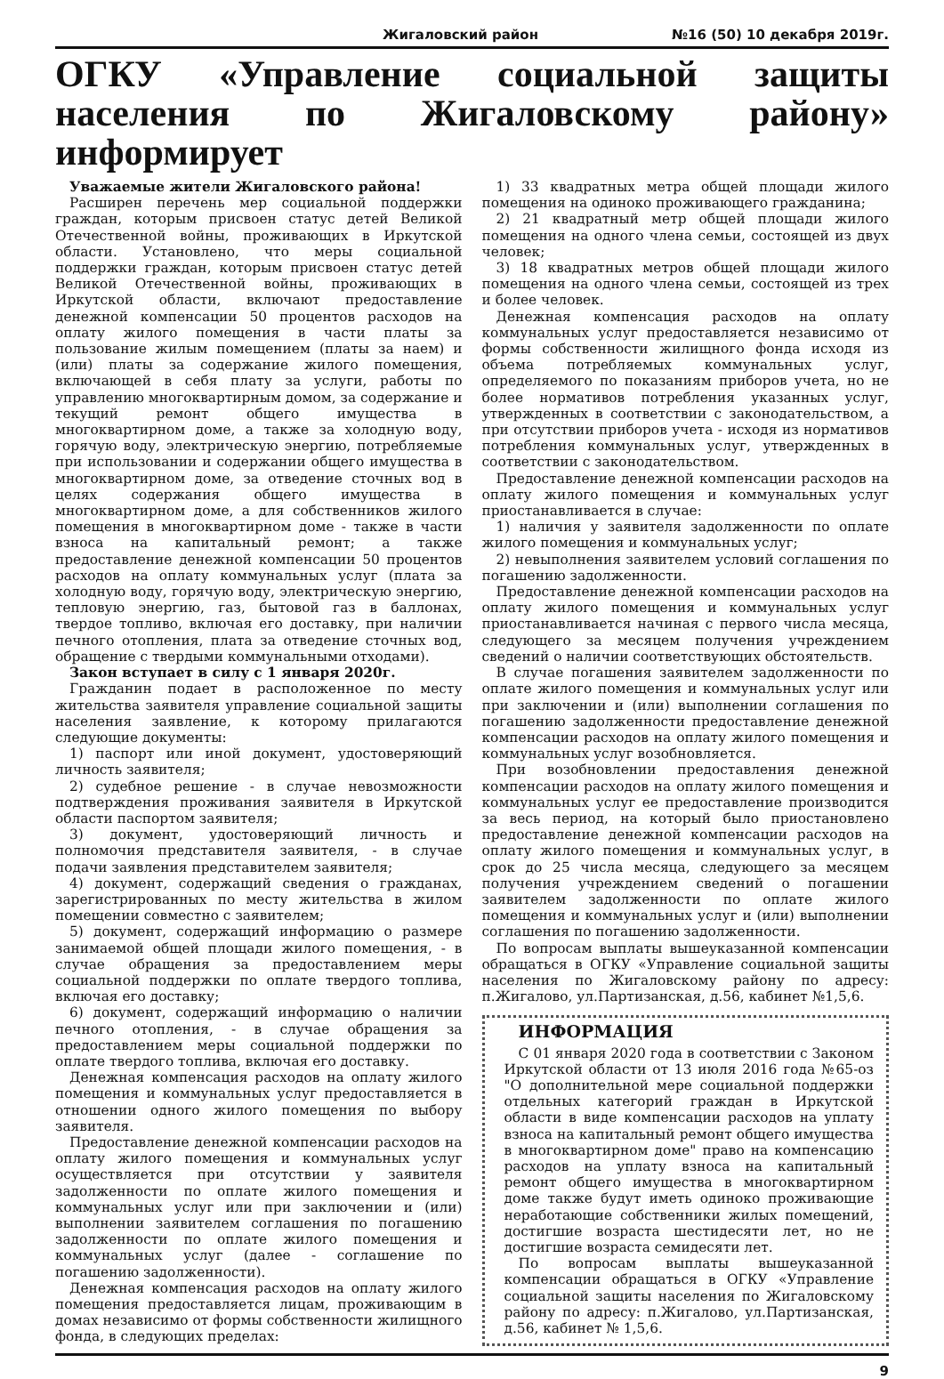Жигаловский район №16 (50) 10 декабря 2019г.
ОГКУ «Управление социальной защиты населения по Жигаловскому району» информирует
Уважаемые жители Жигаловского района!
Расширен перечень мер социальной поддержки граждан, которым присвоен статус детей Великой Отечественной войны, проживающих в Иркутской области. Установлено, что меры социальной поддержки граждан, которым присвоен статус детей Великой Отечественной войны, проживающих в Иркутской области, включают предоставление денежной компенсации 50 процентов расходов на оплату жилого помещения в части платы за пользование жилым помещением (платы за наем) и (или) платы за содержание жилого помещения, включающей в себя плату за услуги, работы по управлению многоквартирным домом, за содержание и текущий ремонт общего имущества в многоквартирном доме, а также за холодную воду, горячую воду, электрическую энергию, потребляемые при использовании и содержании общего имущества в многоквартирном доме, за отведение сточных вод в целях содержания общего имущества в многоквартирном доме, а для собственников жилого помещения в многоквартирном доме - также в части взноса на капитальный ремонт; а также предоставление денежной компенсации 50 процентов расходов на оплату коммунальных услуг (плата за холодную воду, горячую воду, электрическую энергию, тепловую энергию, газ, бытовой газ в баллонах, твердое топливо, включая его доставку, при наличии печного отопления, плата за отведение сточных вод, обращение с твердыми коммунальными отходами).
Закон вступает в силу с 1 января 2020г.
Гражданин подает в расположенное по месту жительства заявителя управление социальной защиты населения заявление, к которому прилагаются следующие документы:
1) паспорт или иной документ, удостоверяющий личность заявителя;
2) судебное решение - в случае невозможности подтверждения проживания заявителя в Иркутской области паспортом заявителя;
3) документ, удостоверяющий личность и полномочия представителя заявителя, - в случае подачи заявления представителем заявителя;
4) документ, содержащий сведения о гражданах, зарегистрированных по месту жительства в жилом помещении совместно с заявителем;
5) документ, содержащий информацию о размере занимаемой общей площади жилого помещения, - в случае обращения за предоставлением меры социальной поддержки по оплате твердого топлива, включая его доставку;
6) документ, содержащий информацию о наличии печного отопления, - в случае обращения за предоставлением меры социальной поддержки по оплате твердого топлива, включая его доставку.
Денежная компенсация расходов на оплату жилого помещения и коммунальных услуг предоставляется в отношении одного жилого помещения по выбору заявителя.
Предоставление денежной компенсации расходов на оплату жилого помещения и коммунальных услуг осуществляется при отсутствии у заявителя задолженности по оплате жилого помещения и коммунальных услуг или при заключении и (или) выполнении заявителем соглашения по погашению задолженности по оплате жилого помещения и коммунальных услуг (далее - соглашение по погашению задолженности).
Денежная компенсация расходов на оплату жилого помещения предоставляется лицам, проживающим в домах независимо от формы собственности жилищного фонда, в следующих пределах:
1) 33 квадратных метра общей площади жилого помещения на одиноко проживающего гражданина;
2) 21 квадратный метр общей площади жилого помещения на одного члена семьи, состоящей из двух человек;
3) 18 квадратных метров общей площади жилого помещения на одного члена семьи, состоящей из трех и более человек.
Денежная компенсация расходов на оплату коммунальных услуг предоставляется независимо от формы собственности жилищного фонда исходя из объема потребляемых коммунальных услуг, определяемого по показаниям приборов учета, но не более нормативов потребления указанных услуг, утвержденных в соответствии с законодательством, а при отсутствии приборов учета - исходя из нормативов потребления коммунальных услуг, утвержденных в соответствии с законодательством.
Предоставление денежной компенсации расходов на оплату жилого помещения и коммунальных услуг приостанавливается в случае:
1) наличия у заявителя задолженности по оплате жилого помещения и коммунальных услуг;
2) невыполнения заявителем условий соглашения по погашению задолженности.
Предоставление денежной компенсации расходов на оплату жилого помещения и коммунальных услуг приостанавливается начиная с первого числа месяца, следующего за месяцем получения учреждением сведений о наличии соответствующих обстоятельств.
В случае погашения заявителем задолженности по оплате жилого помещения и коммунальных услуг или при заключении и (или) выполнении соглашения по погашению задолженности предоставление денежной компенсации расходов на оплату жилого помещения и коммунальных услуг возобновляется.
При возобновлении предоставления денежной компенсации расходов на оплату жилого помещения и коммунальных услуг ее предоставление производится за весь период, на который было приостановлено предоставление денежной компенсации расходов на оплату жилого помещения и коммунальных услуг, в срок до 25 числа месяца, следующего за месяцем получения учреждением сведений о погашении заявителем задолженности по оплате жилого помещения и коммунальных услуг и (или) выполнении соглашения по погашению задолженности.
По вопросам выплаты вышеуказанной компенсации обращаться в ОГКУ «Управление социальной защиты населения по Жигаловскому району по адресу: п.Жигалово, ул.Партизанская, д.56, кабинет №1,5,6.
ИНФОРМАЦИЯ
С 01 января 2020 года в соответствии с Законом Иркутской области от 13 июля 2016 года №65-оз "О дополнительной мере социальной поддержки отдельных категорий граждан в Иркутской области в виде компенсации расходов на уплату взноса на капитальный ремонт общего имущества в многоквартирном доме" право на компенсацию расходов на уплату взноса на капитальный ремонт общего имущества в многоквартирном доме также будут иметь одиноко проживающие неработающие собственники жилых помещений, достигшие возраста шестидесяти лет, но не достигшие возраста семидесяти лет.
По вопросам выплаты вышеуказанной компенсации обращаться в ОГКУ «Управление социальной защиты населения по Жигаловскому району по адресу: п.Жигалово, ул.Партизанская, д.56, кабинет № 1,5,6.
9